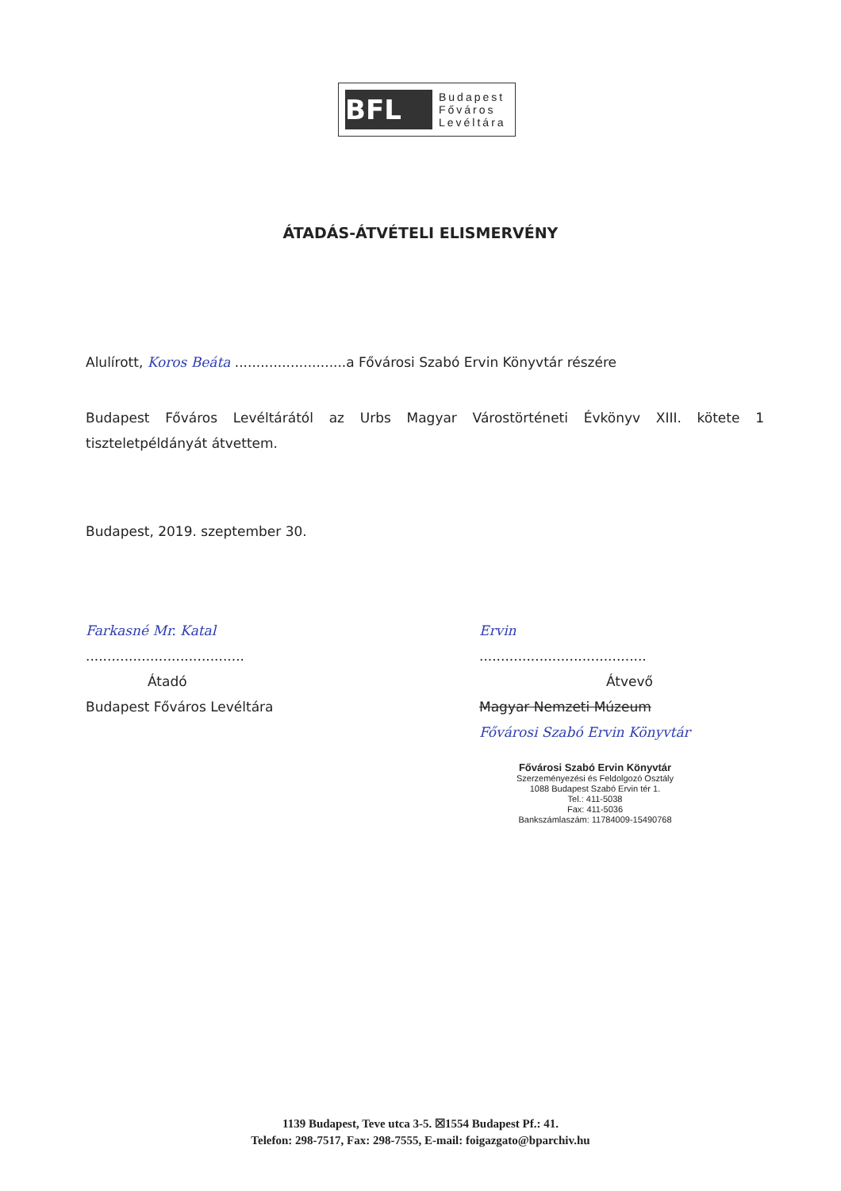BFL
Budapest
Főváros
Levéltára
ÁTADÁS-ÁTVÉTELI ELISMERVÉNY
Alulírott, Koros Beáta ..........................a Fővárosi Szabó Ervin Könyvtár részére
Budapest Főváros Levéltárától az Urbs Magyar Várostörténeti Évkönyv XIII. kötete 1 tiszteletpéldányát átvettem.
Budapest, 2019. szeptember 30.
Farkasné Mr. Katal
.....................................
Átadó
Budapest Főváros Levéltára
Ervin
.......................................
Átvevő
Magyar Nemzeti Múzeum
Fővárosi Szabó Ervin Könyvtár
Fővárosi Szabó Ervin Könyvtár
Szerzeményezési és Feldolgozó Osztály
1088 Budapest Szabó Ervin tér 1.
Tel.: 411-5038
Fax: 411-5036
Bankszámlaszám: 11784009-15490768
1139 Budapest, Teve utca 3-5. ☒1554 Budapest Pf.: 41.
Telefon: 298-7517, Fax: 298-7555, E-mail: foigazgato@bparchiv.hu